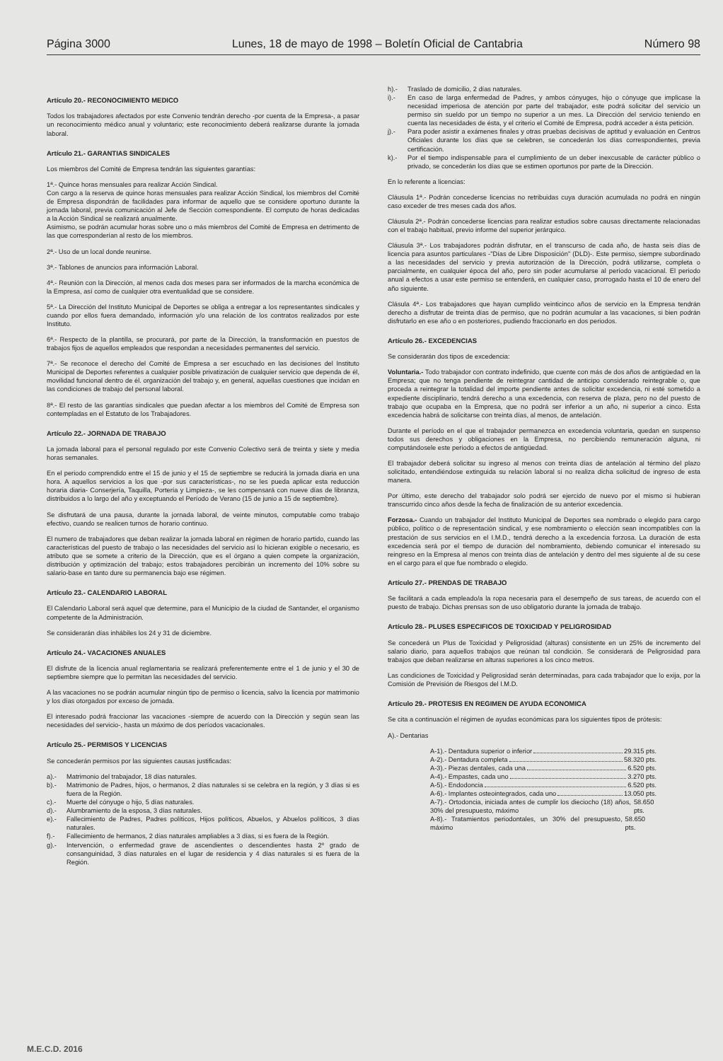Página 3000 Lunes, 18 de mayo de 1998 – Boletín Oficial de Cantabria Número 98
Artículo 20.- RECONOCIMIENTO MEDICO
Todos los trabajadores afectados por este Convenio tendrán derecho -por cuenta de la Empresa-, a pasar un reconocimiento médico anual y voluntario; este reconocimiento deberá realizarse durante la jornada laboral.
Artículo 21.- GARANTIAS SINDICALES
Los miembros del Comité de Empresa tendrán las siguientes garantías:
1ª.- Quince horas mensuales para realizar Acción Sindical.
Con cargo a la reserva de quince horas mensuales para realizar Acción Sindical, los miembros del Comité de Empresa dispondrán de facilidades para informar de aquello que se considere oportuno durante la jornada laboral, previa comunicación al Jefe de Sección correspondiente. El computo de horas dedicadas a la Acción Sindical se realizará anualmente.
Asimismo, se podrán acumular horas sobre uno o más miembros del Comité de Empresa en detrimento de las que corresponderían al resto de los miembros.
2ª.- Uso de un local donde reunirse.
3ª.- Tablones de anuncios para información Laboral.
4ª.- Reunión con la Dirección, al menos cada dos meses para ser informados de la marcha económica de la Empresa, así como de cualquier otra eventualidad que se considere.
5ª.- La Dirección del Instituto Municipal de Deportes se obliga a entregar a los representantes sindicales y cuando por ellos fuera demandado, información y/o una relación de los contratos realizados por este Instituto.
6ª.- Respecto de la plantilla, se procurará, por parte de la Dirección, la transformación en puestos de trabajos fijos de aquellos empleados que respondan a necesidades permanentes del servicio.
7ª.- Se reconoce el derecho del Comité de Empresa a ser escuchado en las decisiones del Instituto Municipal de Deportes referentes a cualquier posible privatización de cualquier servicio que dependa de él, movilidad funcional dentro de él. organización del trabajo y, en general, aquellas cuestiones que incidan en las condiciones de trabajo del personal laboral.
8ª.- El resto de las garantías sindicales que puedan afectar a los miembros del Comité de Empresa son contempladas en el Estatuto de los Trabajadores.
Artículo 22.- JORNADA DE TRABAJO
La jornada laboral para el personal regulado por este Convenio Colectivo será de treinta y siete y media horas semanales.
En el periodo comprendido entre el 15 de junio y el 15 de septiembre se reducirá la jornada diaria en una hora. A aquellos servicios a los que -por sus características-, no se les pueda aplicar esta reducción horaria diaria- Conserjería, Taquilla, Portería y Limpieza-, se les compensará con nueve días de libranza, distribuidos a lo largo del año y exceptuando el Período de Verano (15 de junio a 15 de septiembre).
Se disfrutará de una pausa, durante la jornada laboral, de veinte minutos, computable como trabajo efectivo, cuando se realicen turnos de horario continuo.
El numero de trabajadores que deban realizar la jornada laboral en régimen de horario partido, cuando las características del puesto de trabajo o las necesidades del servicio así lo hicieran exigible o necesario, es atributo que se somete a criterio de la Dirección, que es el órgano a quien compete la organización, distribución y optimización del trabajo; estos trabajadores percibirán un incremento del 10% sobre su salario-base en tanto dure su permanencia bajo ese régimen.
Artículo 23.- CALENDARIO LABORAL
El Calendario Laboral será aquel que determine, para el Municipio de la ciudad de Santander, el organismo competente de la Administración.
Se considerarán días inhábiles los 24 y 31 de diciembre.
Artículo 24.- VACACIONES ANUALES
El disfrute de la licencia anual reglamentaria se realizará preferentemente entre el 1 de junio y el 30 de septiembre siempre que lo permitan las necesidades del servicio.
A las vacaciones no se podrán acumular ningún tipo de permiso o licencia, salvo la licencia por matrimonio y los días otorgados por exceso de jornada.
El interesado podrá fraccionar las vacaciones -siempre de acuerdo con la Dirección y según sean las necesidades del servicio-, hasta un máximo de dos períodos vacacionales.
Artículo 25.- PERMISOS Y LICENCIAS
Se concederán permisos por las siguientes causas justificadas:
a).- Matrimonio del trabajador, 18 días naturales.
b).- Matrimonio de Padres, hijos, o hermanos, 2 días naturales si se celebra en la región, y 3 días si es fuera de la Región.
c).- Muerte del cónyuge o hijo, 5 días naturales.
d).- Alumbramiento de la esposa, 3 días naturales.
e).- Fallecimiento de Padres, Padres políticos, Hijos políticos, Abuelos, y Abuelos políticos, 3 días naturales.
f).- Fallecimiento de hermanos, 2 días naturales ampliables a 3 días, si es fuera de la Región.
g).- Intervención, o enfermedad grave de ascendientes o descendientes hasta 2º grado de consanguinidad, 3 días naturales en el lugar de residencia y 4 días naturales si es fuera de la Región.
h).- Traslado de domicilio, 2 días naturales.
i).- En caso de larga enfermedad de Padres, y ambos cónyuges, hijo o cónyuge que implicase la necesidad imperiosa de atención por parte del trabajador, este podrá solicitar del servicio un permiso sin sueldo por un tiempo no superior a un mes. La Dirección del servicio teniendo en cuenta las necesidades de ésta, y el criterio el Comité de Empresa, podrá acceder a ésta petición.
j).- Para poder asistir a exámenes finales y otras pruebas decisivas de aptitud y evaluación en Centros Oficiales durante los días que se celebren, se concederán los días correspondientes, previa certificación.
k).- Por el tiempo indispensable para el cumplimiento de un deber inexcusable de carácter público o privado, se concederán los días que se estimen oportunos por parte de la Dirección.
En lo referente a licencias:
Cláusula 1ª.- Podrán concederse licencias no retribuidas cuya duración acumulada no podrá en ningún caso exceder de tres meses cada dos años.
Cláusula 2ª.- Podrán concederse licencias para realizar estudios sobre causas directamente relacionadas con el trabajo habitual, previo informe del superior jerárquico.
Cláusula 3ª.- Los trabajadores podrán disfrutar, en el transcurso de cada año, de hasta seis días de licencia para asuntos particulares -"Días de Libre Disposición" (DLD)-. Este permiso, siempre subordinado a las necesidades del servicio y previa autorización de la Dirección, podrá utilizarse, completa o parcialmente, en cualquier época del año, pero sin poder acumularse al período vacacional. El periodo anual a efectos a usar este permiso se entenderá, en cualquier caso, prorrogado hasta el 10 de enero del año siguiente.
Clásula 4ª.- Los trabajadores que hayan cumplido veinticinco años de servicio en la Empresa tendrán derecho a disfrutar de treinta días de permiso, que no podrán acumular a las vacaciones, si bien podrán disfrutarlo en ese año o en posteriores, pudiendo fraccionarlo en dos periodos.
Artículo 26.- EXCEDENCIAS
Se considerarán dos tipos de excedencia:
Voluntaria.- Todo trabajador con contrato indefinido, que cuente con más de dos años de antigüedad en la Empresa; que no tenga pendiente de reintegrar cantidad de anticipo considerado reintegrable o, que proceda a reintegrar la totalidad del importe pendiente antes de solicitar excedencia, ni esté sometido a expediente disciplinario, tendrá derecho a una excedencia, con reserva de plaza, pero no del puesto de trabajo que ocupaba en la Empresa, que no podrá ser inferior a un año, ni superior a cinco. Esta excedencia habrá de solicitarse con treinta días, al menos, de antelación.
Durante el período en el que el trabajador permanezca en excedencia voluntaria, quedan en suspenso todos sus derechos y obligaciones en la Empresa, no percibiendo remuneración alguna, ni computándosele este periodo a efectos de antigüedad.
El trabajador deberá solicitar su ingreso al menos con treinta días de antelación al término del plazo solicitado, entendiéndose extinguida su relación laboral si no realiza dicha solicitud de ingreso de esta manera.
Por último, este derecho del trabajador solo podrá ser ejercido de nuevo por el mismo si hubieran transcurrido cinco años desde la fecha de finalización de su anterior excedencia.
Forzosa.- Cuando un trabajador del Instituto Municipal de Deportes sea nombrado o elegido para cargo público, político o de representación sindical, y ese nombramiento o elección sean incompatibles con la prestación de sus servicios en el I.M.D., tendrá derecho a la excedencia forzosa. La duración de esta excedencia será por el tiempo de duración del nombramiento, debiendo comunicar el interesado su reingreso en la Empresa al menos con treinta días de antelación y dentro del mes siguiente al de su cese en el cargo para el que fue nombrado o elegido.
Artículo 27.- PRENDAS DE TRABAJO
Se facilitará a cada empleado/a la ropa necesaria para el desempeño de sus tareas, de acuerdo con el puesto de trabajo. Dichas prensas son de uso obligatorio durante la jornada de trabajo.
Artículo 28.- PLUSES ESPECIFICOS DE TOXICIDAD Y PELIGROSIDAD
Se concederá un Plus de Toxicidad y Peligrosidad (alturas) consistente en un 25% de incremento del salario diario, para aquellos trabajos que reúnan tal condición. Se considerará de Peligrosidad para trabajos que deban realizarse en alturas superiores a los cinco metros.
Las condiciones de Toxicidad y Peligrosidad serán determinadas, para cada trabajador que lo exija, por la Comisión de Previsión de Riesgos del I.M.D.
Artículo 29.- PROTESIS EN REGIMEN DE AYUDA ECONOMICA
Se cita a continuación el régimen de ayudas económicas para los siguientes tipos de prótesis:
A).- Dentarias
A-1).- Dentadura superior o inferior 29.315 pts.
A-2).- Dentadura completa 58.320 pts.
A-3).- Piezas dentales, cada una 6.520 pts.
A-4).- Empastes, cada uno 3.270 pts.
A-5).- Endodoncia 6.520 pts.
A-6).- Implantes osteointegrados, cada uno 13.050 pts.
A-7).- Ortodoncia, iniciada antes de cumplir los dieciocho (18) años, 30% del presupuesto, máximo 58.650 pts.
A-8).- Tratamientos periodontales, un 30% del presupuesto, máximo 58.650 pts.
M.E.C.D. 2016